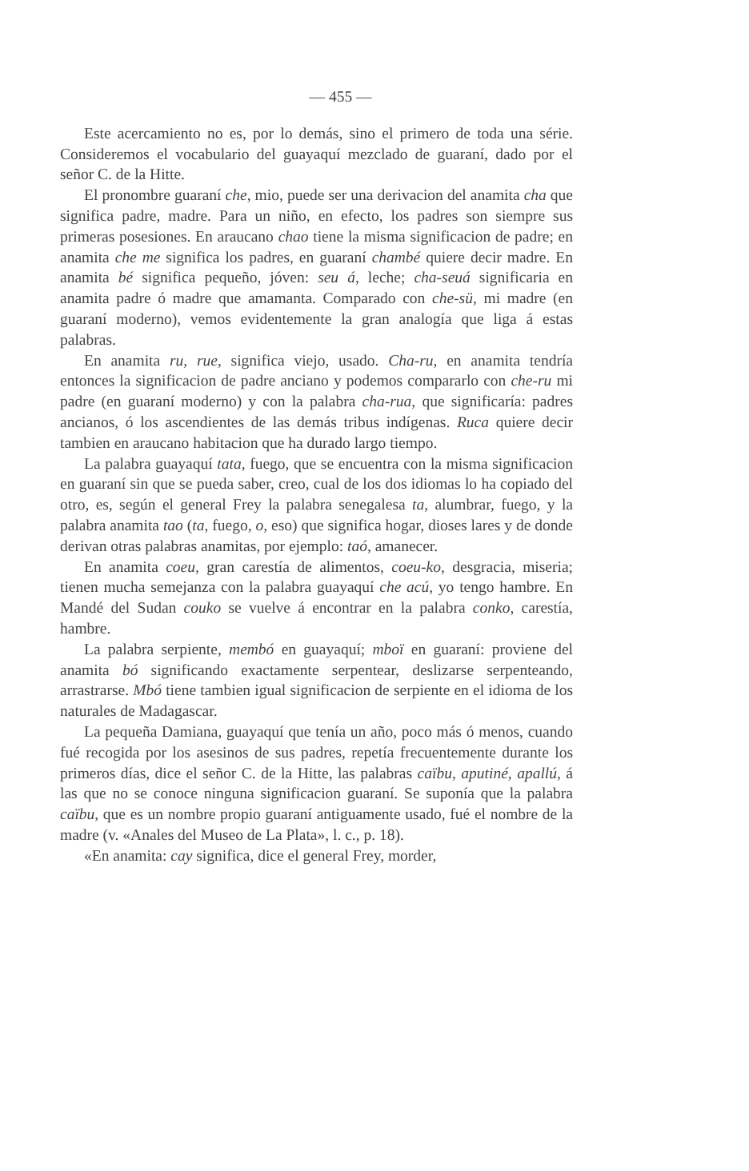— 455 —
Este acercamiento no es, por lo demás, sino el primero de toda una série. Consideremos el vocabulario del guayaquí mezclado de guaraní, dado por el señor C. de la Hitte.
El pronombre guaraní che, mio, puede ser una derivacion del anamita cha que significa padre, madre. Para un niño, en efecto, los padres son siempre sus primeras posesiones. En araucano chao tiene la misma significacion de padre; en anamita che me significa los padres, en guaraní chambé quiere decir madre. En anamita bé significa pequeño, jóven: seu á, leche; cha-seuá significaria en anamita padre ó madre que amamanta. Comparado con che-sü, mi madre (en guaraní moderno), vemos evidentemente la gran analogía que liga á estas palabras.
En anamita ru, rue, significa viejo, usado. Cha-ru, en anamita tendría entonces la significacion de padre anciano y podemos compararlo con che-ru mi padre (en guaraní moderno) y con la palabra cha-rua, que significaría: padres ancianos, ó los ascendientes de las demás tribus indígenas. Ruca quiere decir tambien en araucano habitacion que ha durado largo tiempo.
La palabra guayaquí tata, fuego, que se encuentra con la misma significacion en guaraní sin que se pueda saber, creo, cual de los dos idiomas lo ha copiado del otro, es, según el general Frey la palabra senegalesa ta, alumbrar, fuego, y la palabra anamita tao (ta, fuego, o, eso) que significa hogar, dioses lares y de donde derivan otras palabras anamitas, por ejemplo: taó, amanecer.
En anamita coeu, gran carestía de alimentos, coeu-ko, desgracia, miseria; tienen mucha semejanza con la palabra guayaquí che acú, yo tengo hambre. En Mandé del Sudan couko se vuelve á encontrar en la palabra conko, carestía, hambre.
La palabra serpiente, membó en guayaquí; mboï en guaraní: proviene del anamita bó significando exactamente serpentear, deslizarse serpenteando, arrastrarse. Mbó tiene tambien igual significacion de serpiente en el idioma de los naturales de Madagascar.
La pequeña Damiana, guayaquí que tenía un año, poco más ó menos, cuando fué recogida por los asesinos de sus padres, repetía frecuentemente durante los primeros días, dice el señor C. de la Hitte, las palabras caïbu, aputiné, apallú, á las que no se conoce ninguna significacion guaraní. Se suponía que la palabra caïbu, que es un nombre propio guaraní antiguamente usado, fué el nombre de la madre (v. «Anales del Museo de La Plata», l. c., p. 18).
«En anamita: cay significa, dice el general Frey, morder,